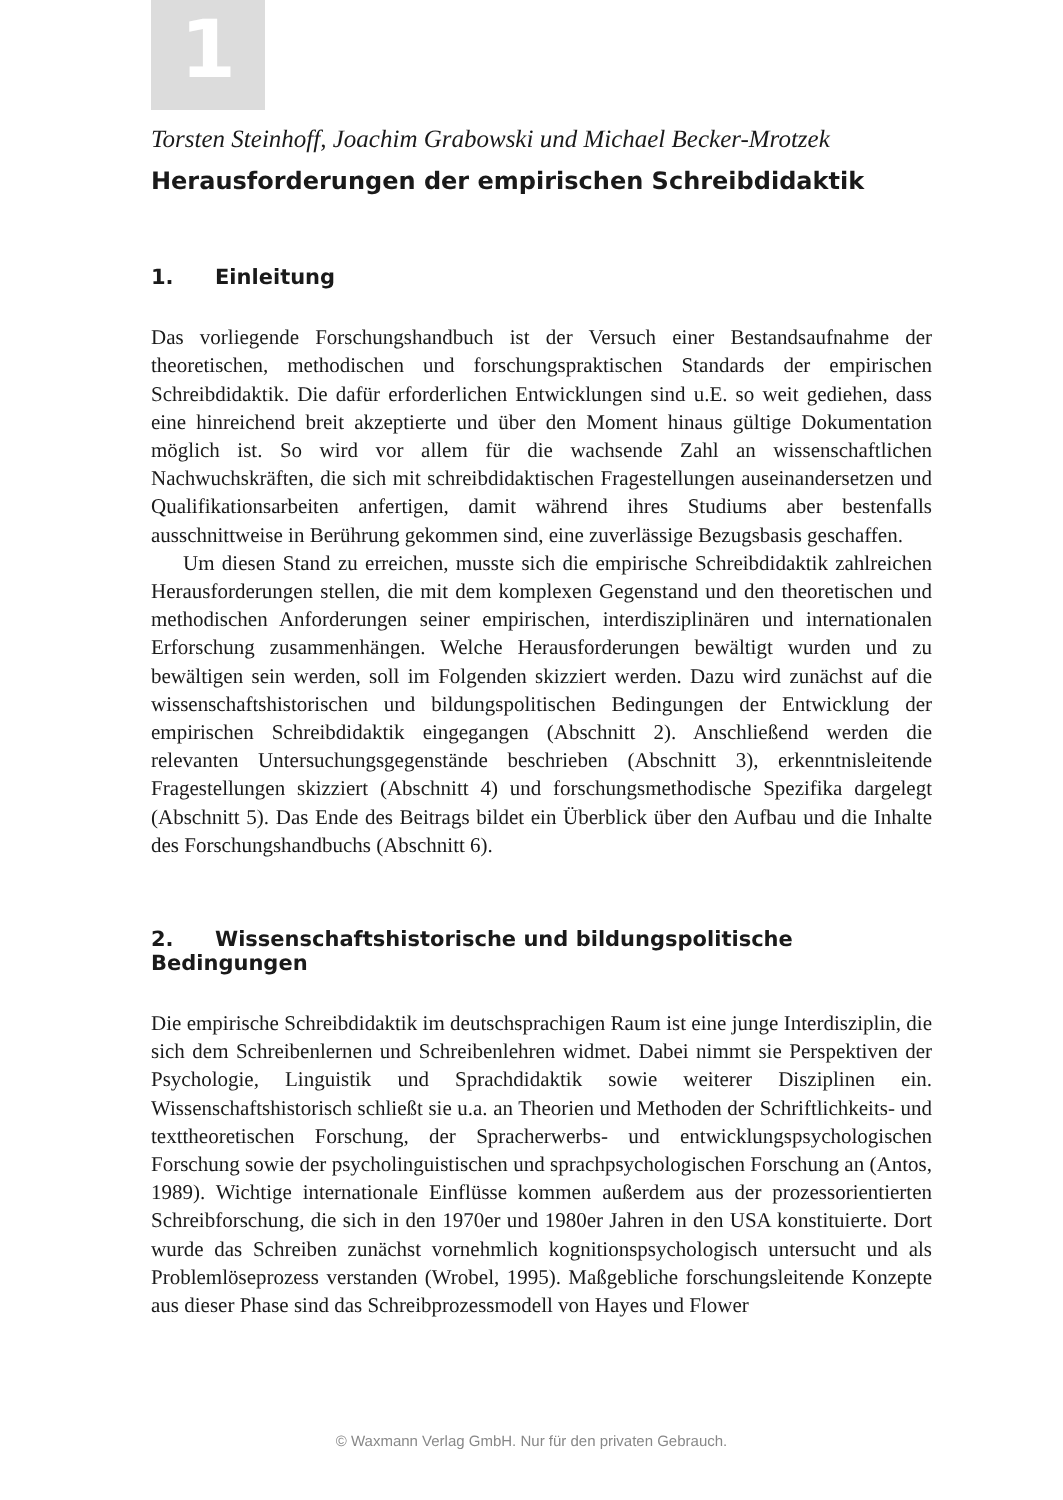1
Torsten Steinhoff, Joachim Grabowski und Michael Becker-Mrotzek
Herausforderungen der empirischen Schreibdidaktik
1. Einleitung
Das vorliegende Forschungshandbuch ist der Versuch einer Bestandsaufnahme der theoretischen, methodischen und forschungspraktischen Standards der empirischen Schreibdidaktik. Die dafür erforderlichen Entwicklungen sind u.E. so weit gediehen, dass eine hinreichend breit akzeptierte und über den Moment hinaus gültige Dokumentation möglich ist. So wird vor allem für die wachsende Zahl an wissenschaftlichen Nachwuchskräften, die sich mit schreibdidaktischen Fragestellungen auseinandersetzen und Qualifikationsarbeiten anfertigen, damit während ihres Studiums aber bestenfalls ausschnittweise in Berührung gekommen sind, eine zuverlässige Bezugsbasis geschaffen.
Um diesen Stand zu erreichen, musste sich die empirische Schreibdidaktik zahlreichen Herausforderungen stellen, die mit dem komplexen Gegenstand und den theoretischen und methodischen Anforderungen seiner empirischen, interdisziplinären und internationalen Erforschung zusammenhängen. Welche Herausforderungen bewältigt wurden und zu bewältigen sein werden, soll im Folgenden skizziert werden. Dazu wird zunächst auf die wissenschaftshistorischen und bildungspolitischen Bedingungen der Entwicklung der empirischen Schreibdidaktik eingegangen (Abschnitt 2). Anschließend werden die relevanten Untersuchungsgegenstände beschrieben (Abschnitt 3), erkenntnisleitende Fragestellungen skizziert (Abschnitt 4) und forschungsmethodische Spezifika dargelegt (Abschnitt 5). Das Ende des Beitrags bildet ein Überblick über den Aufbau und die Inhalte des Forschungshandbuchs (Abschnitt 6).
2. Wissenschaftshistorische und bildungspolitische Bedingungen
Die empirische Schreibdidaktik im deutschsprachigen Raum ist eine junge Interdisziplin, die sich dem Schreibenlernen und Schreibenlehren widmet. Dabei nimmt sie Perspektiven der Psychologie, Linguistik und Sprachdidaktik sowie weiterer Disziplinen ein. Wissenschaftshistorisch schließt sie u.a. an Theorien und Methoden der Schriftlichkeits- und texttheoretischen Forschung, der Spracherwerbs- und entwicklungspsychologischen Forschung sowie der psycholinguistischen und sprachpsychologischen Forschung an (Antos, 1989). Wichtige internationale Einflüsse kommen außerdem aus der prozessorientierten Schreibforschung, die sich in den 1970er und 1980er Jahren in den USA konstituierte. Dort wurde das Schreiben zunächst vornehmlich kognitionspsychologisch untersucht und als Problemlöseprozess verstanden (Wrobel, 1995). Maßgebliche forschungsleitende Konzepte aus dieser Phase sind das Schreibprozessmodell von Hayes und Flower
© Waxmann Verlag GmbH. Nur für den privaten Gebrauch.